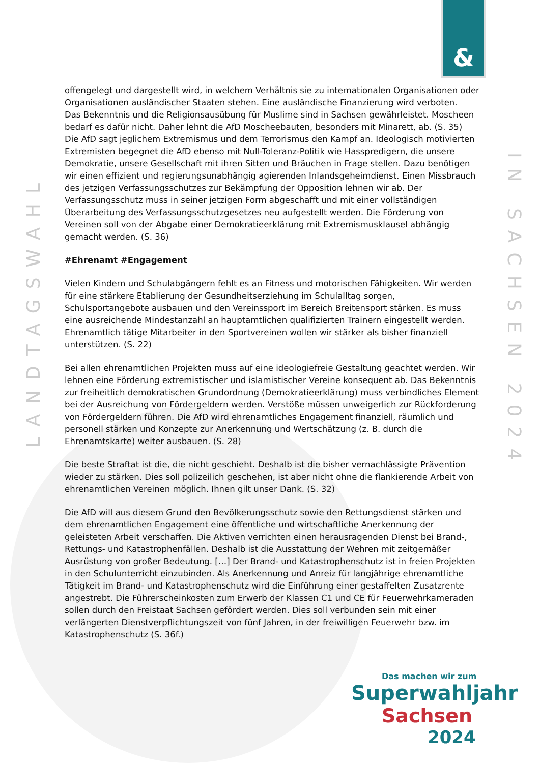&
LANDTAGSWAHL
IN SACHSEN 2024
offengelegt und dargestellt wird, in welchem Verhältnis sie zu internationalen Organisationen oder Organisationen ausländischer Staaten stehen. Eine ausländische Finanzierung wird verboten.
Das Bekenntnis und die Religionsausübung für Muslime sind in Sachsen gewährleistet. Moscheen bedarf es dafür nicht. Daher lehnt die AfD Moscheebauten, besonders mit Minarett, ab. (S. 35)
Die AfD sagt jeglichem Extremismus und dem Terrorismus den Kampf an. Ideologisch motivierten Extremisten begegnet die AfD ebenso mit Null-Toleranz-Politik wie Hasspredigern, die unsere Demokratie, unsere Gesellschaft mit ihren Sitten und Bräuchen in Frage stellen. Dazu benötigen wir einen effizient und regierungsunabhängig agierenden Inlandsgeheimdienst. Einen Missbrauch des jetzigen Verfassungsschutzes zur Bekämpfung der Opposition lehnen wir ab. Der Verfassungsschutz muss in seiner jetzigen Form abgeschafft und mit einer vollständigen Überarbeitung des Verfassungsschutzgesetzes neu aufgestellt werden. Die Förderung von Vereinen soll von der Abgabe einer Demokratieerklärung mit Extremismusklausel abhängig gemacht werden. (S. 36)
#Ehrenamt #Engagement
Vielen Kindern und Schulabgängern fehlt es an Fitness und motorischen Fähigkeiten. Wir werden für eine stärkere Etablierung der Gesundheitserziehung im Schulalltag sorgen, Schulsportangebote ausbauen und den Vereinssport im Bereich Breitensport stärken. Es muss eine ausreichende Mindestanzahl an hauptamtlichen qualifizierten Trainern eingestellt werden.
Ehrenamtlich tätige Mitarbeiter in den Sportvereinen wollen wir stärker als bisher finanziell unterstützen. (S. 22)
Bei allen ehrenamtlichen Projekten muss auf eine ideologiefreie Gestaltung geachtet werden. Wir lehnen eine Förderung extremistischer und islamistischer Vereine konsequent ab. Das Bekenntnis zur freiheitlich demokratischen Grundordnung (Demokratieerklärung) muss verbindliches Element bei der Ausreichung von Fördergeldern werden. Verstöße müssen unweigerlich zur Rückforderung von Fördergeldern führen. Die AfD wird ehrenamtliches Engagement finanziell, räumlich und personell stärken und Konzepte zur Anerkennung und Wertschätzung (z. B. durch die Ehrenamtskarte) weiter ausbauen. (S. 28)
Die beste Straftat ist die, die nicht geschieht. Deshalb ist die bisher vernachlässigte Prävention wieder zu stärken. Dies soll polizeilich geschehen, ist aber nicht ohne die flankierende Arbeit von ehrenamtlichen Vereinen möglich. Ihnen gilt unser Dank. (S. 32)
Die AfD will aus diesem Grund den Bevölkerungsschutz sowie den Rettungsdienst stärken und dem ehrenamtlichen Engagement eine öffentliche und wirtschaftliche Anerkennung der geleisteten Arbeit verschaffen. Die Aktiven verrichten einen herausragenden Dienst bei Brand-, Rettungs- und Katastrophenfällen. Deshalb ist die Ausstattung der Wehren mit zeitgemäßer Ausrüstung von großer Bedeutung. […] Der Brand- und Katastrophenschutz ist in freien Projekten in den Schulunterricht einzubinden. Als Anerkennung und Anreiz für langjährige ehrenamtliche Tätigkeit im Brand- und Katastrophenschutz wird die Einführung einer gestaffelten Zusatzrente angestrebt. Die Führerscheinkosten zum Erwerb der Klassen C1 und CE für Feuerwehrkameraden sollen durch den Freistaat Sachsen gefördert werden. Dies soll verbunden sein mit einer verlängerten Dienstverpflichtungszeit von fünf Jahren, in der freiwilligen Feuerwehr bzw. im Katastrophenschutz (S. 36f.)
Das machen wir zum
Superwahljahr
Sachsen
2024